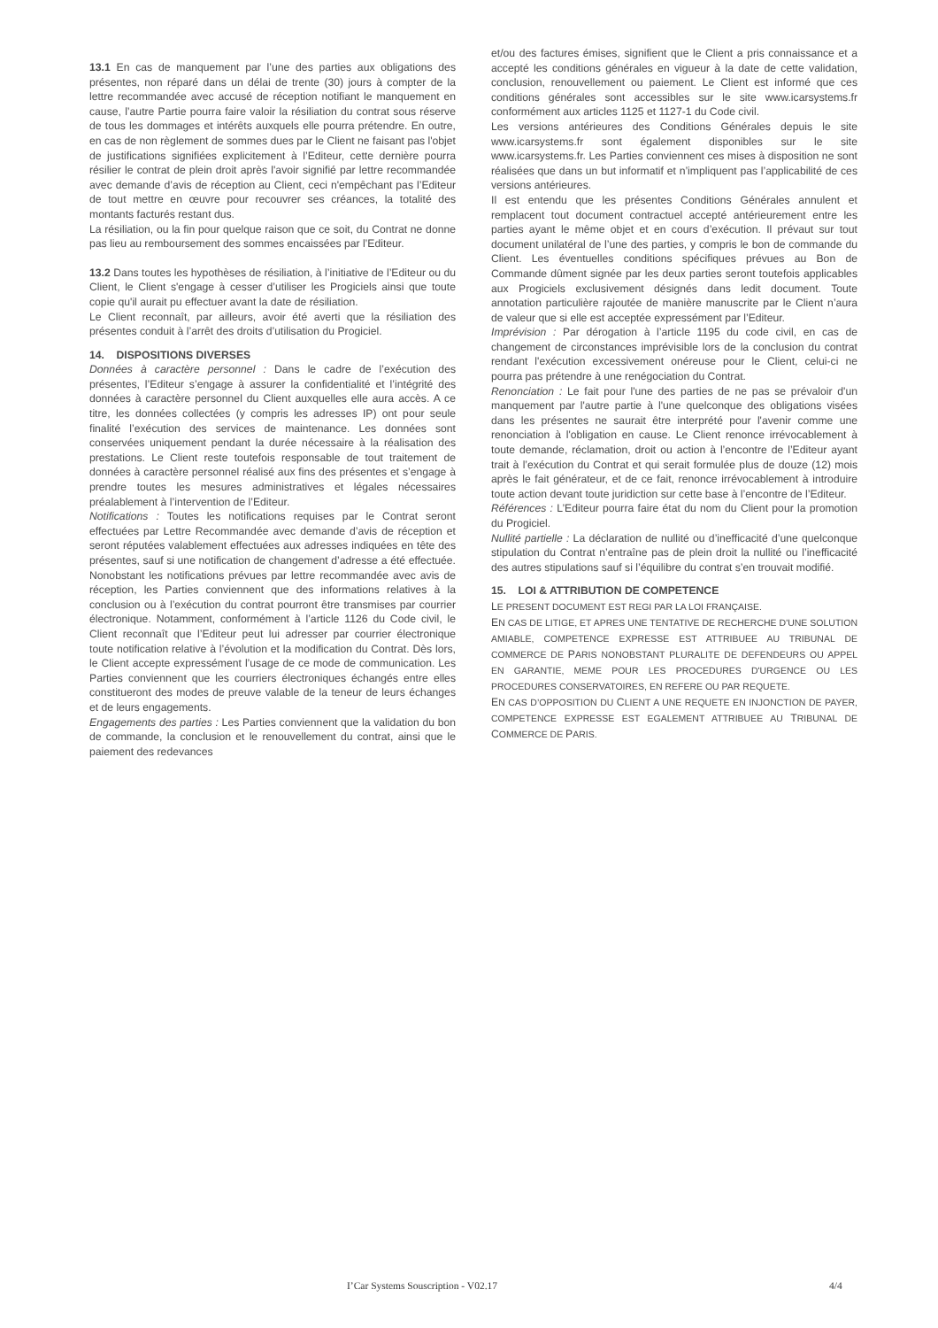13.1 En cas de manquement par l’une des parties aux obligations des présentes, non réparé dans un délai de trente (30) jours à compter de la lettre recommandée avec accusé de réception notifiant le manquement en cause, l’autre Partie pourra faire valoir la résiliation du contrat sous réserve de tous les dommages et intérêts auxquels elle pourra prétendre. En outre, en cas de non règlement de sommes dues par le Client ne faisant pas l'objet de justifications signifiées explicitement à l’Editeur, cette dernière pourra résilier le contrat de plein droit après l'avoir signifié par lettre recommandée avec demande d’avis de réception au Client, ceci n'empêchant pas l’Editeur de tout mettre en œuvre pour recouvrer ses créances, la totalité des montants facturés restant dus.
La résiliation, ou la fin pour quelque raison que ce soit, du Contrat ne donne pas lieu au remboursement des sommes encaissées par l’Editeur.
13.2 Dans toutes les hypothèses de résiliation, à l’initiative de l’Editeur ou du Client, le Client s'engage à cesser d’utiliser les Progiciels ainsi que toute copie qu'il aurait pu effectuer avant la date de résiliation.
Le Client reconnaît, par ailleurs, avoir été averti que la résiliation des présentes conduit à l’arrêt des droits d’utilisation du Progiciel.
14. DISPOSITIONS DIVERSES
Données à caractère personnel : Dans le cadre de l’exécution des présentes, l’Editeur s’engage à assurer la confidentialité et l’intégrité des données à caractère personnel du Client auxquelles elle aura accès. A ce titre, les données collectées (y compris les adresses IP) ont pour seule finalité l’exécution des services de maintenance. Les données sont conservées uniquement pendant la durée nécessaire à la réalisation des prestations. Le Client reste toutefois responsable de tout traitement de données à caractère personnel réalisé aux fins des présentes et s’engage à prendre toutes les mesures administratives et légales nécessaires préalablement à l’intervention de l’Editeur.
Notifications : Toutes les notifications requises par le Contrat seront effectuées par Lettre Recommandée avec demande d’avis de réception et seront réputées valablement effectuées aux adresses indiquées en tête des présentes, sauf si une notification de changement d’adresse a été effectuée. Nonobstant les notifications prévues par lettre recommandée avec avis de réception, les Parties conviennent que des informations relatives à la conclusion ou à l’exécution du contrat pourront être transmises par courrier électronique. Notamment, conformément à l’article 1126 du Code civil, le Client reconnaît que l’Editeur peut lui adresser par courrier électronique toute notification relative à l’évolution et la modification du Contrat. Dès lors, le Client accepte expressément l’usage de ce mode de communication. Les Parties conviennent que les courriers électroniques échangés entre elles constitueront des modes de preuve valable de la teneur de leurs échanges et de leurs engagements.
Engagements des parties : Les Parties conviennent que la validation du bon de commande, la conclusion et le renouvellement du contrat, ainsi que le paiement des redevances
et/ou des factures émises, signifient que le Client a pris connaissance et a accepté les conditions générales en vigueur à la date de cette validation, conclusion, renouvellement ou paiement. Le Client est informé que ces conditions générales sont accessibles sur le site www.icarsystems.fr conformément aux articles 1125 et 1127-1 du Code civil.
Les versions antérieures des Conditions Générales depuis le site www.icarsystems.fr sont également disponibles sur le site www.icarsystems.fr. Les Parties conviennent ces mises à disposition ne sont réalisées que dans un but informatif et n’impliquent pas l’applicabilité de ces versions antérieures.
Il est entendu que les présentes Conditions Générales annulent et remplacent tout document contractuel accepté antérieurement entre les parties ayant le même objet et en cours d’exécution. Il prévaut sur tout document unilatéral de l’une des parties, y compris le bon de commande du Client. Les éventuelles conditions spécifiques prévues au Bon de Commande dûment signée par les deux parties seront toutefois applicables aux Progiciels exclusivement désignés dans ledit document. Toute annotation particulière rajoutée de manière manuscrite par le Client n’aura de valeur que si elle est acceptée expressément par l’Editeur.
Imprévision : Par dérogation à l’article 1195 du code civil, en cas de changement de circonstances imprévisible lors de la conclusion du contrat rendant l'exécution excessivement onéreuse pour le Client, celui-ci ne pourra pas prétendre à une renégociation du Contrat.
Renonciation : Le fait pour l'une des parties de ne pas se prévaloir d'un manquement par l'autre partie à l'une quelconque des obligations visées dans les présentes ne saurait être interprété pour l'avenir comme une renonciation à l'obligation en cause. Le Client renonce irrévocablement à toute demande, réclamation, droit ou action à l’encontre de l’Editeur ayant trait à l’exécution du Contrat et qui serait formulée plus de douze (12) mois après le fait générateur, et de ce fait, renonce irrévocablement à introduire toute action devant toute juridiction sur cette base à l’encontre de l’Editeur.
Références : L’Editeur pourra faire état du nom du Client pour la promotion du Progiciel.
Nullité partielle : La déclaration de nullité ou d’inefficacité d’une quelconque stipulation du Contrat n’entraîne pas de plein droit la nullité ou l’inefficacité des autres stipulations sauf si l’équilibre du contrat s’en trouvait modifié.
15. LOI & ATTRIBUTION DE COMPETENCE
LE PRESENT DOCUMENT EST REGI PAR LA LOI FRANÇAISE.
EN CAS DE LITIGE, ET APRES UNE TENTATIVE DE RECHERCHE D'UNE SOLUTION AMIABLE, COMPETENCE EXPRESSE EST ATTRIBUEE AU TRIBUNAL DE COMMERCE DE PARIS NONOBSTANT PLURALITE DE DEFENDEURS OU APPEL EN GARANTIE, MEME POUR LES PROCEDURES D'URGENCE OU LES PROCEDURES CONSERVATOIRES, EN REFERE OU PAR REQUETE.
EN CAS D’OPPOSITION DU CLIENT A UNE REQUETE EN INJONCTION DE PAYER, COMPETENCE EXPRESSE EST EGALEMENT ATTRIBUEE AU TRIBUNAL DE COMMERCE DE PARIS.
I’Car Systems Souscription - V02.17 4/4